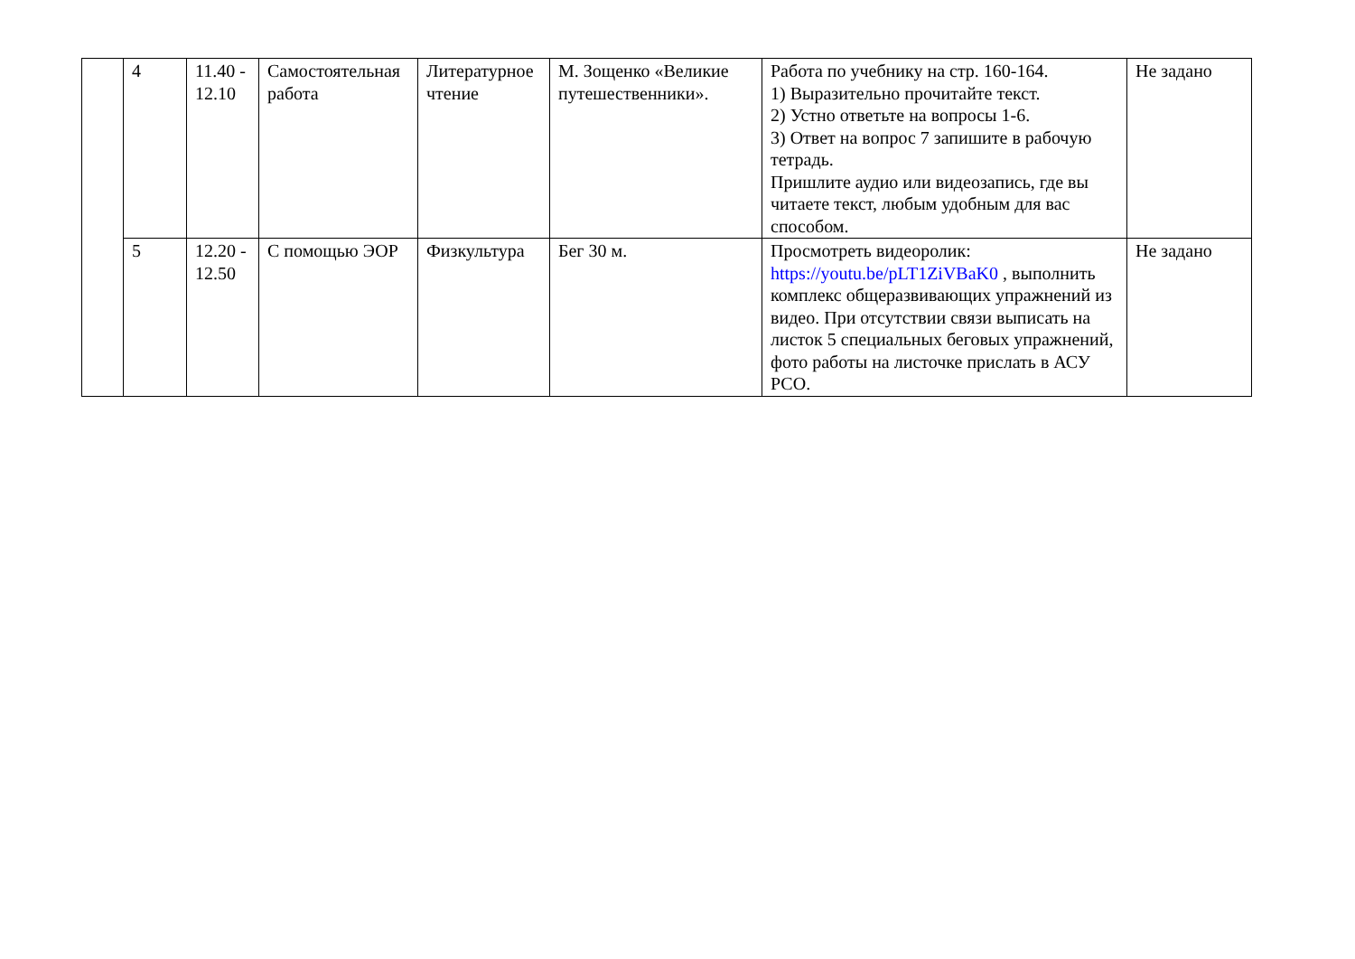| | 4 | 11.40 - 12.10 | Самостоятельная работа | Литературное чтение | М. Зощенко «Великие путешественники». | Работа по учебнику на стр. 160-164. 1) Выразительно прочитайте текст. 2) Устно ответьте на вопросы 1-6. 3) Ответ на вопрос 7 запишите в рабочую тетрадь. Пришлите аудио или видеозапись, где вы читаете текст, любым удобным для вас способом. | Не задано |
| | 5 | 12.20 - 12.50 | С помощью ЭОР | Физкультура | Бег 30 м. | Просмотреть видеоролик: https://youtu.be/pLT1ZiVBaK0 , выполнить комплекс общеразвивающих упражнений из видео. При отсутствии связи выписать на листок 5 специальных беговых упражнений, фото работы на листочке прислать в АСУ РСО. | Не задано |